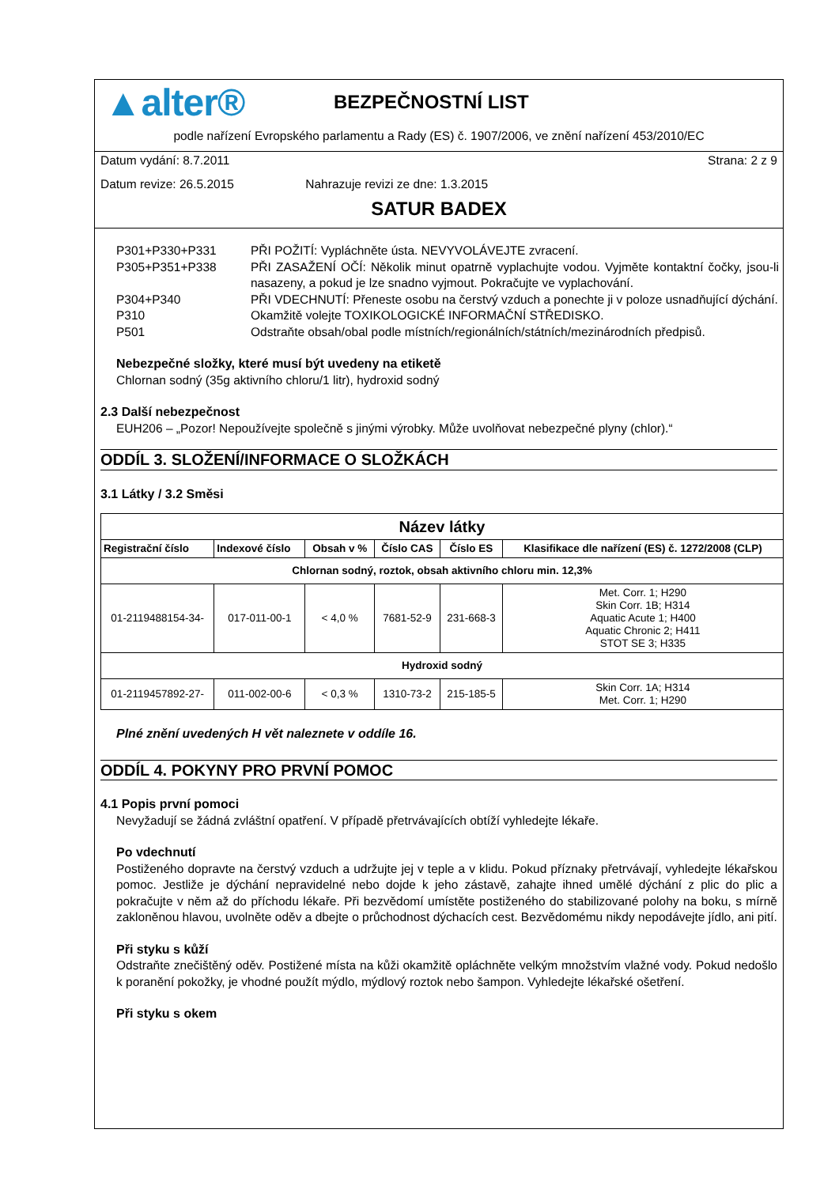▲alter®
BEZPEČNOSTNÍ LIST
podle nařízení Evropského parlamentu a Rady (ES) č. 1907/2006, ve znění nařízení 453/2010/EC
Datum vydání: 8.7.2011 Strana: 2 z 9
Datum revize: 26.5.2015 Nahrazuje revizi ze dne: 1.3.2015
SATUR BADEX
| P301+P330+P331 | PŘI POŽITÍ: Vypláchněte ústa. NEVYVOLÁVEJTE zvracení. |
| P305+P351+P338 | PŘI ZASAŽENÍ OČÍ: Několik minut opatrně vyplachujte vodou. Vyjměte kontaktní čočky, jsou-li nasazeny, a pokud je lze snadno vyjmout. Pokračujte ve vyplachování. |
| P304+P340 | PŘI VDECHNUTÍ: Přeneste osobu na čerstvý vzduch a ponechte ji v poloze usnadňující dýchání. |
| P310 | Okamžitě volejte TOXIKOLOGICKÉ INFORMAČNÍ STŘEDISKO. |
| P501 | Odstraňte obsah/obal podle místních/regionálních/státních/mezinárodních předpisů. |
Nebezpečné složky, které musí být uvedeny na etiketě
Chlornan sodný (35g aktivního chloru/1 litr), hydroxid sodný
2.3 Další nebezpečnost
EUH206 – „Pozor! Nepoužívejte společně s jinými výrobky. Může uvolňovat nebezpečné plyny (chlor).“
ODDÍL 3. SLOŽENÍ/INFORMACE O SLOŽKÁCH
3.1 Látky / 3.2 Směsi
| Název látky | | | | | |
| --- | --- | --- | --- | --- | --- |
| Registrační číslo | Indexové číslo | Obsah v % | Číslo CAS | Číslo ES | Klasifikace dle nařízení (ES) č. 1272/2008 (CLP) |
| Chlornan sodný, roztok, obsah aktivního chloru min. 12,3% | | | | | |
| 01-2119488154-34- | 017-011-00-1 | < 4,0 % | 7681-52-9 | 231-668-3 | Met. Corr. 1; H290 Skin Corr. 1B; H314 Aquatic Acute 1; H400 Aquatic Chronic 2; H411 STOT SE 3; H335 |
| Hydroxid sodný | | | | | |
| 01-2119457892-27- | 011-002-00-6 | < 0,3 % | 1310-73-2 | 215-185-5 | Skin Corr. 1A; H314 Met. Corr. 1; H290 |
Plné znění uvedených H vět naleznete v oddíle 16.
ODDÍL 4. POKYNY PRO PRVNÍ POMOC
4.1 Popis první pomoci
Nevyžadují se žádná zvláštní opatření. V případě přetrvávajících obtíží vyhledejte lékaře.
Po vdechnutí
Postiženého dopravte na čerstvý vzduch a udržujte jej v teple a v klidu. Pokud příznaky přetrvávají, vyhledejte lékařskou pomoc. Jestliže je dýchání nepravidelné nebo dojde k jeho zástavě, zahajte ihned umělé dýchání z plic do plic a pokračujte v něm až do příchodu lékaře. Při bezvědomí umístěte postiženého do stabilizované polohy na boku, s mírně zakloněnou hlavou, uvolněte oděv a dbejte o průchodnost dýchacích cest. Bezvědomému nikdy nepodávejte jídlo, ani pití.
Při styku s kůží
Odstraňte znečištěný oděv. Postižené místa na kůži okamžitě opláchněte velkým množstvím vlažné vody. Pokud nedošlo k poranění pokožky, je vhodné použít mýdlo, mýdlový roztok nebo šampon. Vyhledejte lékařské ošetření.
Při styku s okem